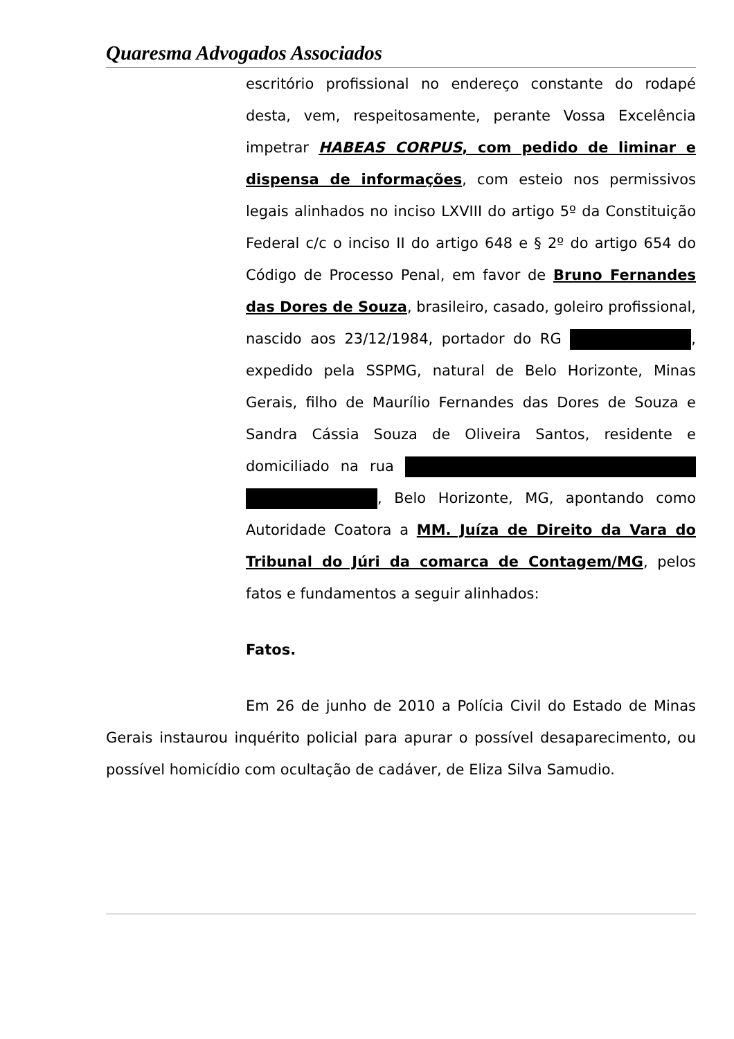Quaresma Advogados Associados
escritório profissional no endereço constante do rodapé desta, vem, respeitosamente, perante Vossa Excelência impetrar HABEAS CORPUS, com pedido de liminar e dispensa de informações, com esteio nos permissivos legais alinhados no inciso LXVIII do artigo 5º da Constituição Federal c/c o inciso II do artigo 648 e § 2º do artigo 654 do Código de Processo Penal, em favor de Bruno Fernandes das Dores de Souza, brasileiro, casado, goleiro profissional, nascido aos 23/12/1984, portador do RG , expedido pela SSPMG, natural de Belo Horizonte, Minas Gerais, filho de Maurílio Fernandes das Dores de Souza e Sandra Cássia Souza de Oliveira Santos, residente e domiciliado na rua , Belo Horizonte, MG, apontando como Autoridade Coatora a MM. Juíza de Direito da Vara do Tribunal do Júri da comarca de Contagem/MG, pelos fatos e fundamentos a seguir alinhados:
Fatos.
Em 26 de junho de 2010 a Polícia Civil do Estado de Minas Gerais instaurou inquérito policial para apurar o possível desaparecimento, ou possível homicídio com ocultação de cadáver, de Eliza Silva Samudio.